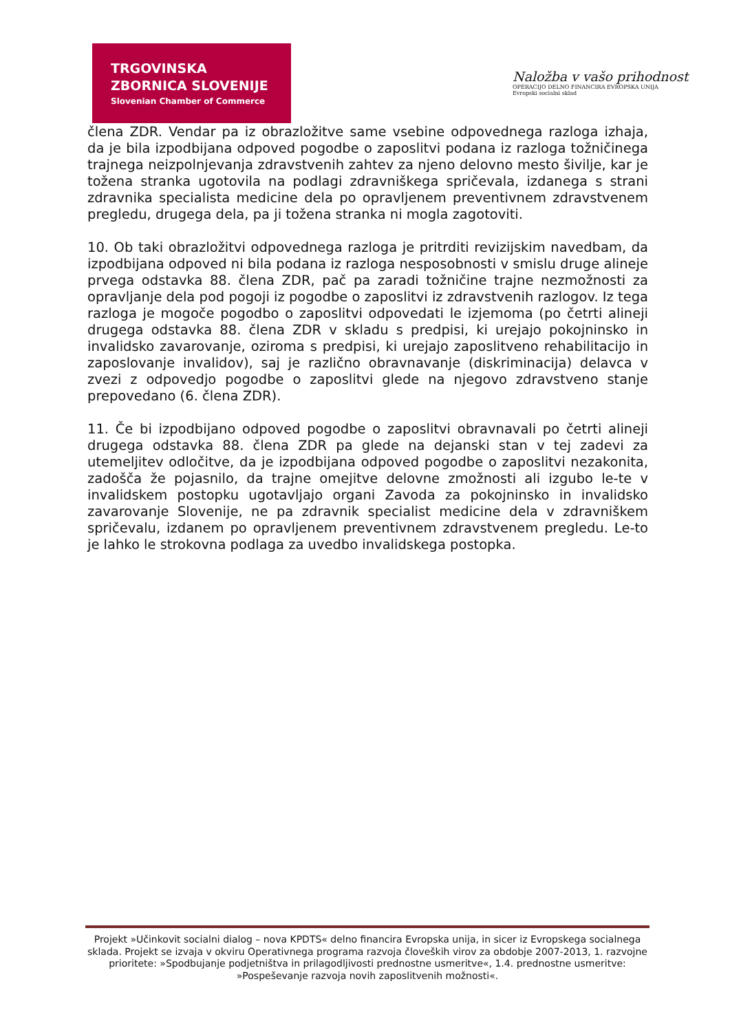TRGOVINSKA
ZBORNICA SLOVENIJE
Slovenian Chamber of Commerce
Naložba v vašo prihodnost
OPERACIJO DELNO FINANCIRA EVROPSKA UNIJA
Evropski socialni sklad
člena ZDR. Vendar pa iz obrazložitve same vsebine odpovednega razloga izhaja, da je bila izpodbijana odpoved pogodbe o zaposlitvi podana iz razloga tožničinega trajnega neizpolnjevanja zdravstvenih zahtev za njeno delovno mesto šivilje, kar je tožena stranka ugotovila na podlagi zdravniškega spričevala, izdanega s strani zdravnika specialista medicine dela po opravljenem preventivnem zdravstvenem pregledu, drugega dela, pa ji tožena stranka ni mogla zagotoviti.
10. Ob taki obrazložitvi odpovednega razloga je pritrditi revizijskim navedbam, da izpodbijana odpoved ni bila podana iz razloga nesposobnosti v smislu druge alineje prvega odstavka 88. člena ZDR, pač pa zaradi tožničine trajne nezmožnosti za opravljanje dela pod pogoji iz pogodbe o zaposlitvi iz zdravstvenih razlogov. Iz tega razloga je mogoče pogodbo o zaposlitvi odpovedati le izjemoma (po četrti alineji drugega odstavka 88. člena ZDR v skladu s predpisi, ki urejajo pokojninsko in invalidsko zavarovanje, oziroma s predpisi, ki urejajo zaposlitveno rehabilitacijo in zaposlovanje invalidov), saj je različno obravnavanje (diskriminacija) delavca v zvezi z odpovedjo pogodbe o zaposlitvi glede na njegovo zdravstveno stanje prepovedano (6. člena ZDR).
11. Če bi izpodbijano odpoved pogodbe o zaposlitvi obravnavali po četrti alineji drugega odstavka 88. člena ZDR pa glede na dejanski stan v tej zadevi za utemeljitev odločitve, da je izpodbijana odpoved pogodbe o zaposlitvi nezakonita, zadošča že pojasnilo, da trajne omejitve delovne zmožnosti ali izgubo le-te v invalidskem postopku ugotavljajo organi Zavoda za pokojninsko in invalidsko zavarovanje Slovenije, ne pa zdravnik specialist medicine dela v zdravniškem spričevalu, izdanem po opravljenem preventivnem zdravstvenem pregledu. Le-to je lahko le strokovna podlaga za uvedbo invalidskega postopka.
Projekt »Učinkovit socialni dialog – nova KPDTS« delno financira Evropska unija, in sicer iz Evropskega socialnega sklada. Projekt se izvaja v okviru Operativnega programa razvoja človeških virov za obdobje 2007-2013, 1. razvojne prioritete: »Spodbujanje podjetništva in prilagodljivosti prednostne usmeritve«, 1.4. prednostne usmeritve: »Pospeševanje razvoja novih zaposlitvenih možnosti«.